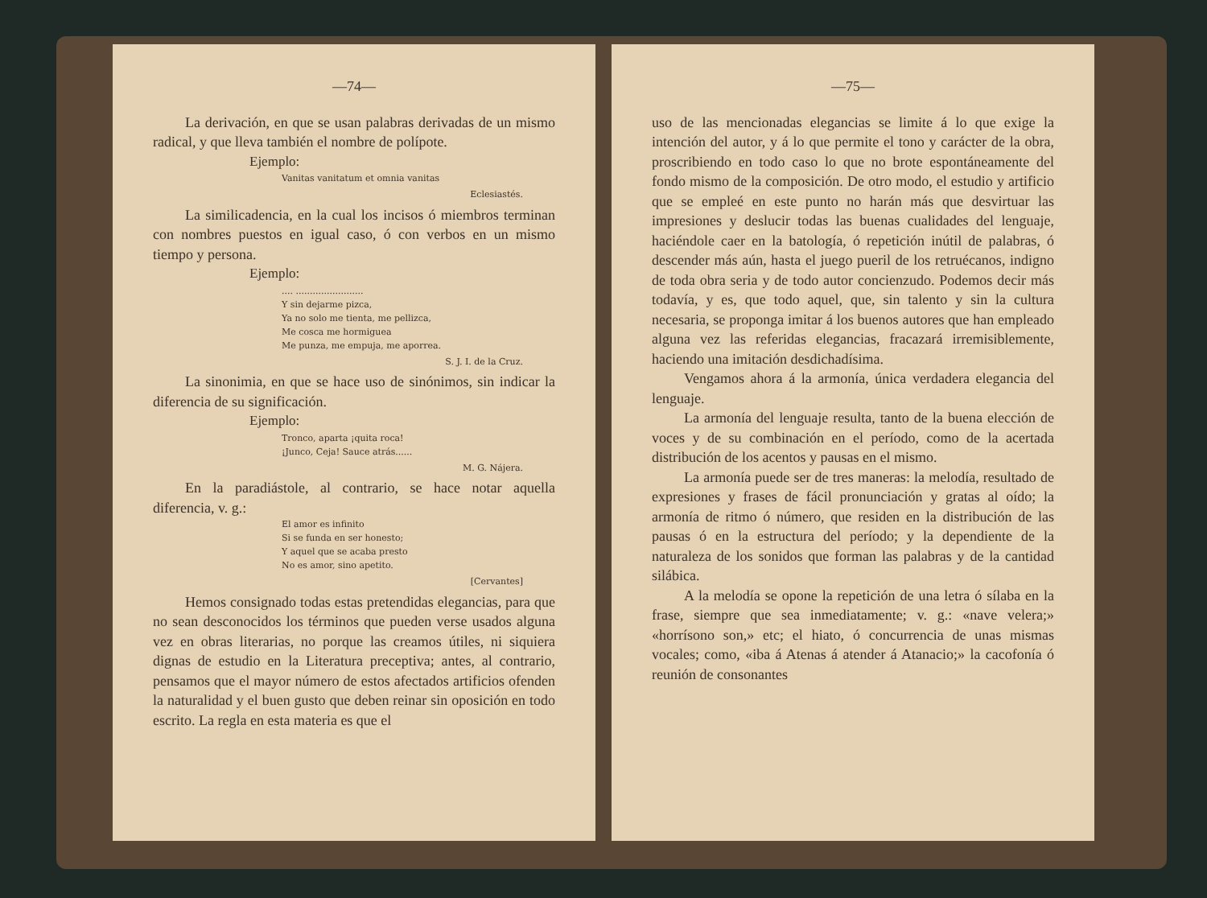—74—
La derivación, en que se usan palabras derivadas de un mismo radical, y que lleva también el nombre de polípote.
Ejemplo:
Vanitas vanitatum et omnia vanitas
Eclesiastés.
La similicadencia, en la cual los incisos ó miembros terminan con nombres puestos en igual caso, ó con verbos en un mismo tiempo y persona.
Ejemplo:
.... ........................
Y sin dejarme pizca,
Ya no solo me tienta, me pellizca,
Me cosca me hormiguea
Me punza, me empuja, me aporrea.
S. J. I. de la Cruz.
La sinonimia, en que se hace uso de sinónimos, sin indicar la diferencia de su significación.
Ejemplo:
Tronco, aparta ¡quita roca!
¡Junco, Ceja! Sauce atrás......
M. G. Nájera.
En la paradiástole, al contrario, se hace notar aquella diferencia, v. g.:
El amor es infinito
Si se funda en ser honesto;
Y aquel que se acaba presto
No es amor, sino apetito.
[Cervantes]
Hemos consignado todas estas pretendidas elegancias, para que no sean desconocidos los términos que pueden verse usados alguna vez en obras literarias, no porque las creamos útiles, ni siquiera dignas de estudio en la Literatura preceptiva; antes, al contrario, pensamos que el mayor número de estos afectados artificios ofenden la naturalidad y el buen gusto que deben reinar sin oposición en todo escrito. La regla en esta materia es que el
—75—
uso de las mencionadas elegancias se limite á lo que exige la intención del autor, y á lo que permite el tono y carácter de la obra, proscribiendo en todo caso lo que no brote espontáneamente del fondo mismo de la composición. De otro modo, el estudio y artificio que se empleé en este punto no harán más que desvirtuar las impresiones y deslucir todas las buenas cualidades del lenguaje, haciéndole caer en la batología, ó repetición inútil de palabras, ó descender más aún, hasta el juego pueril de los retruécanos, indigno de toda obra seria y de todo autor concienzudo. Podemos decir más todavía, y es, que todo aquel, que, sin talento y sin la cultura necesaria, se proponga imitar á los buenos autores que han empleado alguna vez las referidas elegancias, fracazará irremisiblemente, haciendo una imitación desdichadísima.
Vengamos ahora á la armonía, única verdadera elegancia del lenguaje.
La armonía del lenguaje resulta, tanto de la buena elección de voces y de su combinación en el período, como de la acertada distribución de los acentos y pausas en el mismo.
La armonía puede ser de tres maneras: la melodía, resultado de expresiones y frases de fácil pronunciación y gratas al oído; la armonía de ritmo ó número, que residen en la distribución de las pausas ó en la estructura del período; y la dependiente de la naturaleza de los sonidos que forman las palabras y de la cantidad silábica.
A la melodía se opone la repetición de una letra ó sílaba en la frase, siempre que sea inmediatamente; v. g.: «nave velera;» «horrísono son,» etc; el hiato, ó concurrencia de unas mismas vocales; como, «iba á Atenas á atender á Atanacio;» la cacofonía ó reunión de consonantes